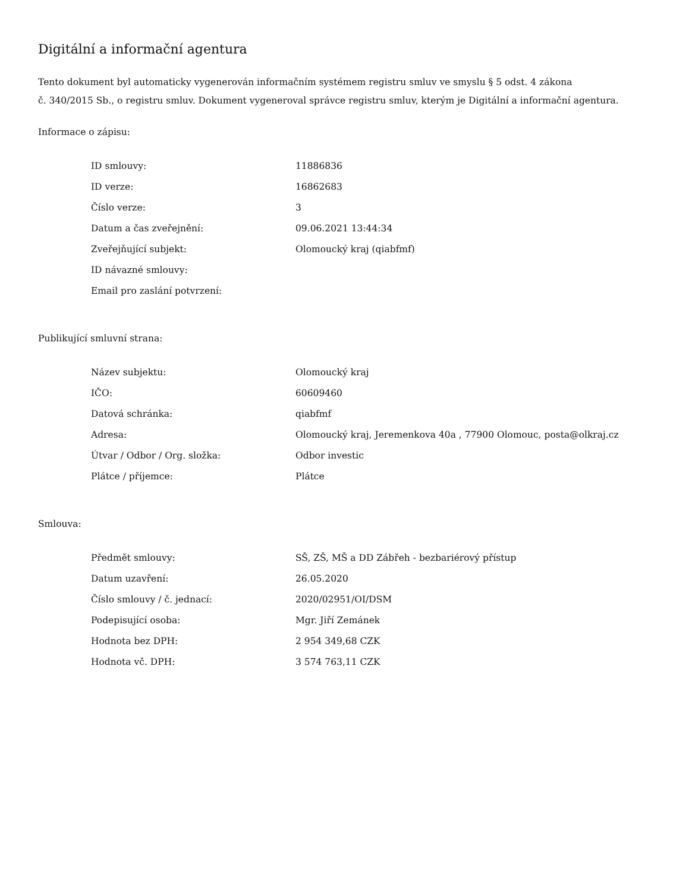Digitální a informační agentura
Tento dokument byl automaticky vygenerován informačním systémem registru smluv ve smyslu § 5 odst. 4 zákona
č. 340/2015 Sb., o registru smluv. Dokument vygeneroval správce registru smluv, kterým je Digitální a informační agentura.
Informace o zápisu:
| ID smlouvy: | 11886836 |
| ID verze: | 16862683 |
| Číslo verze: | 3 |
| Datum a čas zveřejnění: | 09.06.2021 13:44:34 |
| Zveřejňující subjekt: | Olomoucký kraj (qiabfmf) |
| ID návazné smlouvy: | |
| Email pro zaslání potvrzení: | |
Publikující smluvní strana:
| Název subjektu: | Olomoucký kraj |
| IČO: | 60609460 |
| Datová schránka: | qiabfmf |
| Adresa: | Olomoucký kraj, Jeremenkova 40a , 77900 Olomouc, posta@olkraj.cz |
| Útvar / Odbor / Org. složka: | Odbor investic |
| Plátce / příjemce: | Plátce |
Smlouva:
| Předmět smlouvy: | SŠ, ZŠ, MŠ a DD Zábřeh - bezbariérový přístup |
| Datum uzavření: | 26.05.2020 |
| Číslo smlouvy / č. jednací: | 2020/02951/OI/DSM |
| Podepisující osoba: | Mgr. Jiří Zemánek |
| Hodnota bez DPH: | 2 954 349,68 CZK |
| Hodnota vč. DPH: | 3 574 763,11 CZK |